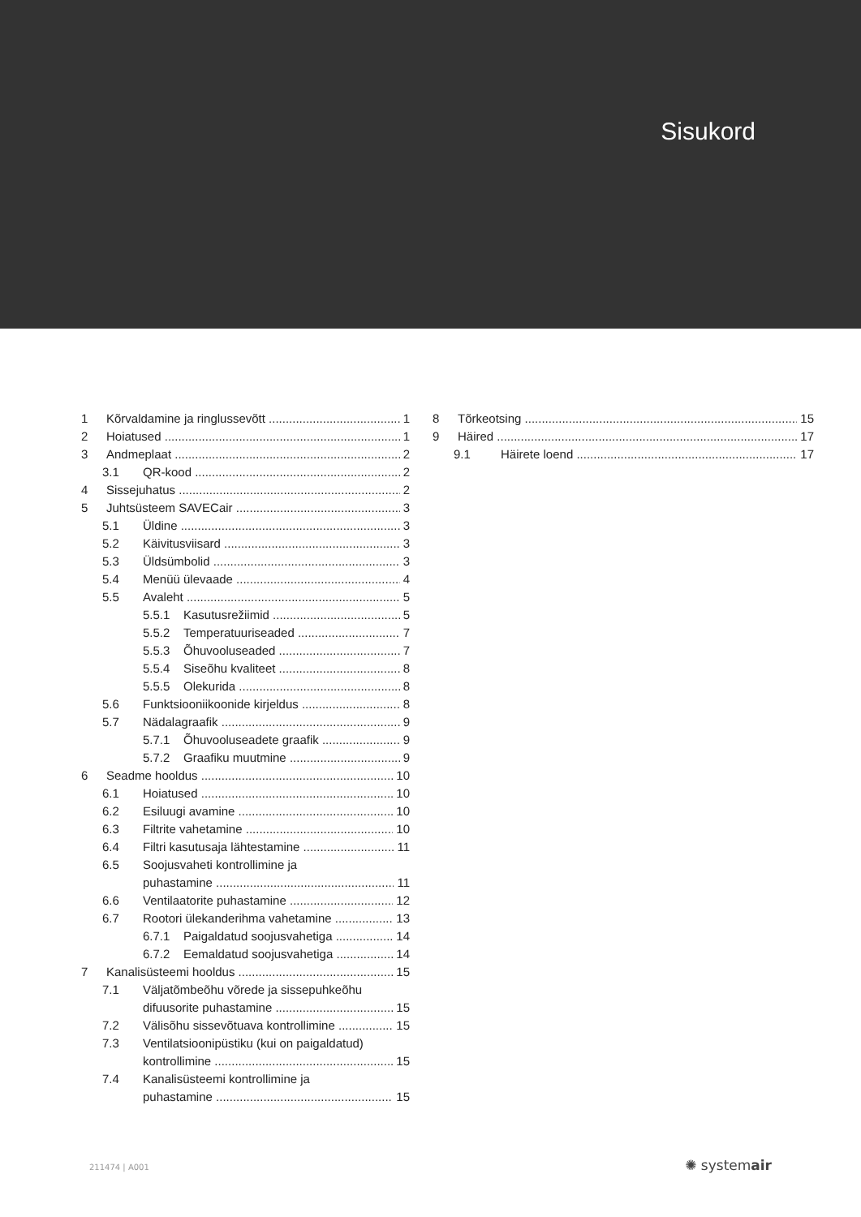Sisukord
1 Kõrvaldamine ja ringlussevõtt 1
2 Hoiatused 1
3 Andmeplaat 2
3.1 QR-kood 2
4 Sissejuhatus 2
5 Juhtsüsteem SAVECair 3
5.1 Üldine 3
5.2 Käivitusviisard 3
5.3 Üldsümbolid 3
5.4 Menüü ülevaade 4
5.5 Avaleht 5
5.5.1 Kasutusrežiimid 5
5.5.2 Temperatuuriseaded 7
5.5.3 Õhuvooluseaded 7
5.5.4 Siseõhu kvaliteet 8
5.5.5 Olekurida 8
5.6 Funktsiooniikoonide kirjeldus 8
5.7 Nädalagraafik 9
5.7.1 Õhuvooluseadete graafik 9
5.7.2 Graafiku muutmine 9
6 Seadme hooldus 10
6.1 Hoiatused 10
6.2 Esiluugi avamine 10
6.3 Filtrite vahetamine 10
6.4 Filtri kasutusaja lähtestamine 11
6.5 Soojusvaheti kontrollimine ja
puhastamine 11
6.6 Ventilaatorite puhastamine 12
6.7 Rootori ülekanderihma vahetamine 13
6.7.1 Paigaldatud soojusvahetiga 14
6.7.2 Eemaldatud soojusvahetiga 14
7 Kanalisüsteemi hooldus 15
7.1 Väljatõmbeõhu võrede ja sissepuhkeõhu
difuusorite puhastamine 15
7.2 Välisõhu sissevõtuava kontrollimine 15
7.3 Ventilatsioonipüstiku (kui on paigaldatud)
kontrollimine 15
7.4 Kanalisüsteemi kontrollimine ja
puhastamine 15
8 Tõrkeotsing 15
9 Häired 17
9.1 Häirete loend 17
211474 | A001 ✺ systemair